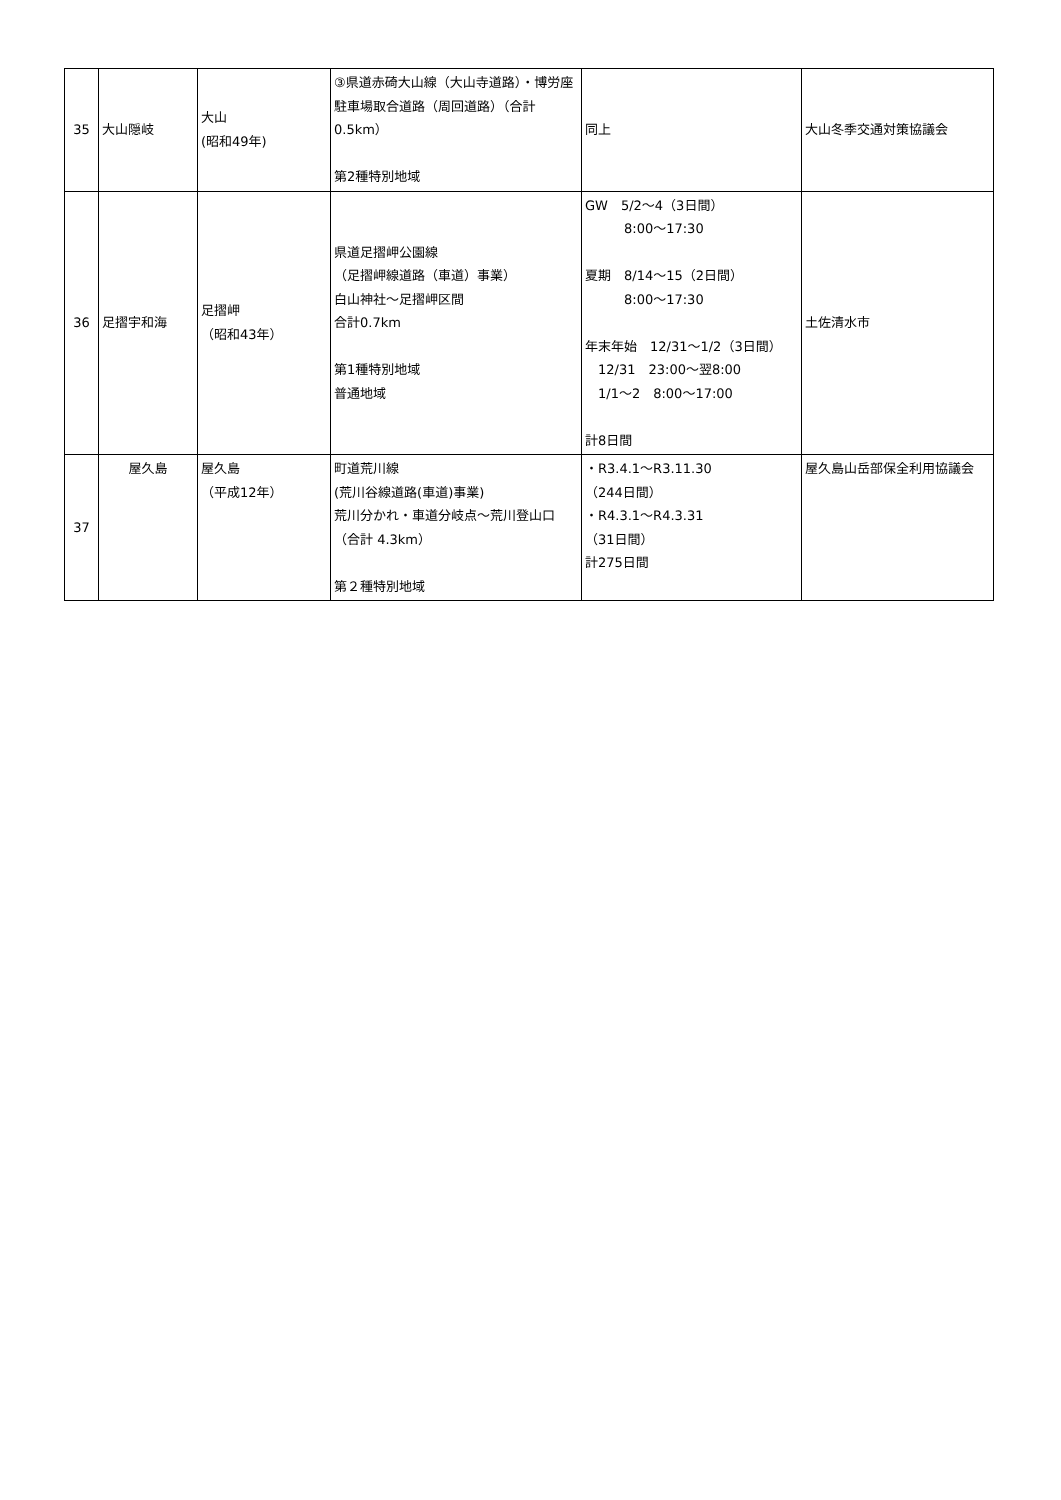| 35 | 大山隠岐 | 大山 (昭和49年) | ③県道赤碕大山線（大山寺道路）・博労座駐車場取合道路（周回道路）（合計0.5km） 第2種特別地域 | 同上 | 大山冬季交通対策協議会 |
| 36 | 足摺宇和海 | 足摺岬 （昭和43年） | 県道足摺岬公園線 （足摺岬線道路（車道）事業） 白山神社～足摺岬区間 合計0.7km 第1種特別地域 普通地域 | GW 5/2～4（3日間） 8:00～17:30 夏期 8/14～15（2日間） 8:00～17:30 年末年始 12/31～1/2（3日間） 12/31 23:00～翌8:00 1/1～2 8:00～17:00 計8日間 | 土佐清水市 |
| 37 | 屋久島 | 屋久島 （平成12年） | 町道荒川線 (荒川谷線道路(車道)事業) 荒川分かれ・車道分岐点～荒川登山口（合計 4.3km） 第２種特別地域 | ・R3.4.1～R3.11.30 （244日間） ・R4.3.1～R4.3.31 （31日間） 計275日間 | 屋久島山岳部保全利用協議会 |